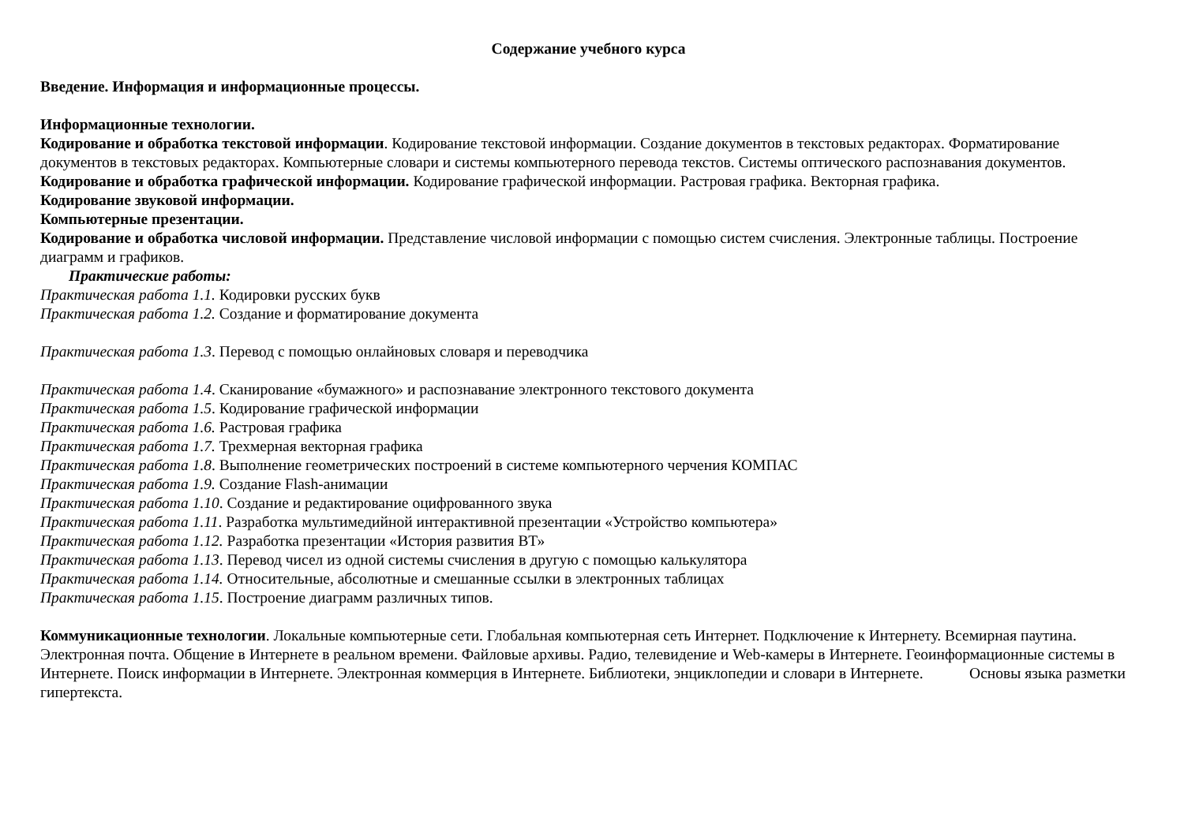Содержание учебного курса
Введение. Информация и информационные процессы.
Информационные технологии.
Кодирование и обработка текстовой информации. Кодирование текстовой информации. Создание документов в текстовых редакторах. Форматирование документов в текстовых редакторах. Компьютерные словари и системы компьютерного перевода текстов. Системы оптического распознавания документов.
Кодирование и обработка графической информации. Кодирование графической информации. Растровая графика. Векторная графика.
Кодирование звуковой информации.
Компьютерные презентации.
Кодирование и обработка числовой информации. Представление числовой информации с помощью систем счисления. Электронные таблицы. Построение диаграмм и графиков.
Практические работы:
Практическая работа 1.1. Кодировки русских букв
Практическая работа 1.2. Создание и форматирование документа
Практическая работа 1.3. Перевод с помощью онлайновых словаря и переводчика
Практическая работа 1.4. Сканирование «бумажного» и распознавание электронного текстового документа
Практическая работа 1.5. Кодирование графической информации
Практическая работа 1.6. Растровая графика
Практическая работа 1.7. Трехмерная векторная графика
Практическая работа 1.8. Выполнение геометрических построений в системе компьютерного черчения КОМПАС
Практическая работа 1.9. Создание Flash-анимации
Практическая работа 1.10. Создание и редактирование оцифрованного звука
Практическая работа 1.11. Разработка мультимедийной интерактивной презентации «Устройство компьютера»
Практическая работа 1.12. Разработка презентации «История развития ВТ»
Практическая работа 1.13. Перевод чисел из одной системы счисления в другую с помощью калькулятора
Практическая работа 1.14. Относительные, абсолютные и смешанные ссылки в электронных таблицах
Практическая работа 1.15. Построение диаграмм различных типов.
Коммуникационные технологии. Локальные компьютерные сети. Глобальная компьютерная сеть Интернет. Подключение к Интернету. Всемирная паутина. Электронная почта. Общение в Интернете в реальном времени. Файловые архивы. Радио, телевидение и Web-камеры в Интернете. Геоинформационные системы в Интернете. Поиск информации в Интернете. Электронная коммерция в Интернете. Библиотеки, энциклопедии и словари в Интернете. Основы языка разметки гипертекста.